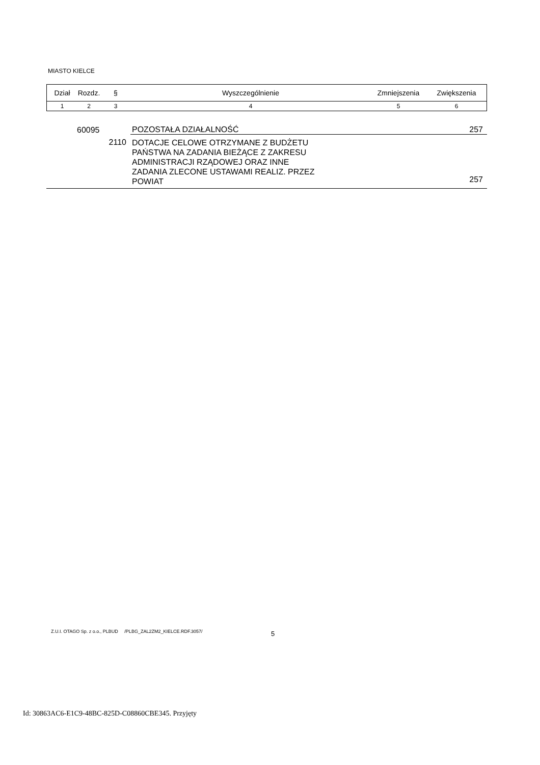MIASTO KIELCE
| Dział | Rozdz. | § | Wyszczególnienie | Zmniejszenia | Zwiększenia |
| --- | --- | --- | --- | --- | --- |
| 1 | 2 | 3 | 4 | 5 | 6 |
| | 60095 | | POZOSTAŁA DZIAŁALNOŚĆ | | 257 |
| | 2110 | | DOTACJE CELOWE OTRZYMANE Z BUDŻETU PAŃSTWA NA ZADANIA BIEŻĄCE Z ZAKRESU ADMINISTRACJI RZĄDOWEJ ORAZ INNE ZADANIA ZLECONE USTAWAMI REALIZ. PRZEZ POWIAT | | 257 |
Z.U.I. OTAGO Sp. z o.o., PLBUD /PLBG_ZAL2ZM2_KIELCE.RDF.3057/
5
Id: 30863AC6-E1C9-48BC-825D-C08860CBE345. Przyjęty